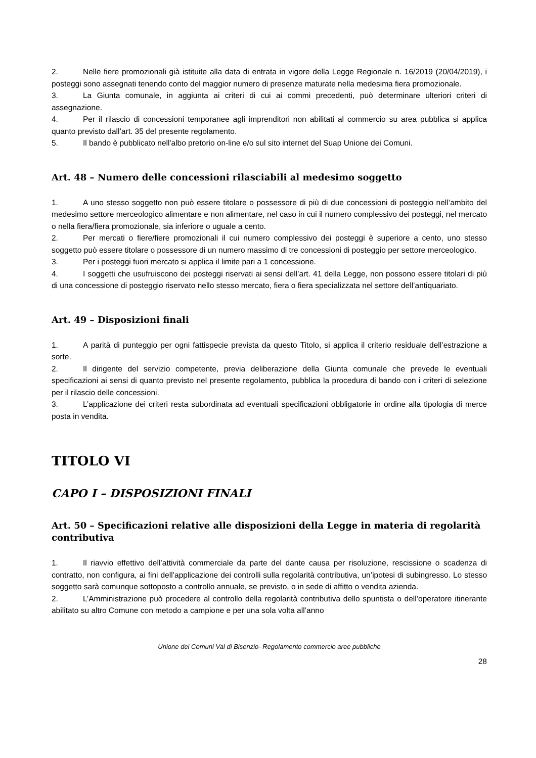2. Nelle fiere promozionali già istituite alla data di entrata in vigore della Legge Regionale n. 16/2019 (20/04/2019), i posteggi sono assegnati tenendo conto del maggior numero di presenze maturate nella medesima fiera promozionale.
3. La Giunta comunale, in aggiunta ai criteri di cui ai commi precedenti, può determinare ulteriori criteri di assegnazione.
4. Per il rilascio di concessioni temporanee agli imprenditori non abilitati al commercio su area pubblica si applica quanto previsto dall’art. 35 del presente regolamento.
5. Il bando è pubblicato nell'albo pretorio on-line e/o sul sito internet del Suap Unione dei Comuni.
Art. 48 – Numero delle concessioni rilasciabili al medesimo soggetto
1. A uno stesso soggetto non può essere titolare o possessore di più di due concessioni di posteggio nell’ambito del medesimo settore merceologico alimentare e non alimentare, nel caso in cui il numero complessivo dei posteggi, nel mercato o nella fiera/fiera promozionale, sia inferiore o uguale a cento.
2. Per mercati o fiere/fiere promozionali il cui numero complessivo dei posteggi è superiore a cento, uno stesso soggetto può essere titolare o possessore di un numero massimo di tre concessioni di posteggio per settore merceologico.
3. Per i posteggi fuori mercato si applica il limite pari a 1 concessione.
4. I soggetti che usufruiscono dei posteggi riservati ai sensi dell’art. 41 della Legge, non possono essere titolari di più di una concessione di posteggio riservato nello stesso mercato, fiera o fiera specializzata nel settore dell’antiquariato.
Art. 49 – Disposizioni finali
1. A parità di punteggio per ogni fattispecie prevista da questo Titolo, si applica il criterio residuale dell’estrazione a sorte.
2. Il dirigente del servizio competente, previa deliberazione della Giunta comunale che prevede le eventuali specificazioni ai sensi di quanto previsto nel presente regolamento, pubblica la procedura di bando con i criteri di selezione per il rilascio delle concessioni.
3. L’applicazione dei criteri resta subordinata ad eventuali specificazioni obbligatorie in ordine alla tipologia di merce posta in vendita.
TITOLO VI
CAPO I – DISPOSIZIONI FINALI
Art. 50 – Specificazioni relative alle disposizioni della Legge in materia di regolarità contributiva
1. Il riavvio effettivo dell’attività commerciale da parte del dante causa per risoluzione, rescissione o scadenza di contratto, non configura, ai fini dell’applicazione dei controlli sulla regolarità contributiva, un’ipotesi di subingresso. Lo stesso soggetto sarà comunque sottoposto a controllo annuale, se previsto, o in sede di affitto o vendita azienda.
2. L’Amministrazione può procedere al controllo della regolarità contributiva dello spuntista o dell’operatore itinerante abilitato su altro Comune con metodo a campione e per una sola volta all’anno
Unione dei Comuni Val di Bisenzio- Regolamento commercio aree pubbliche
28